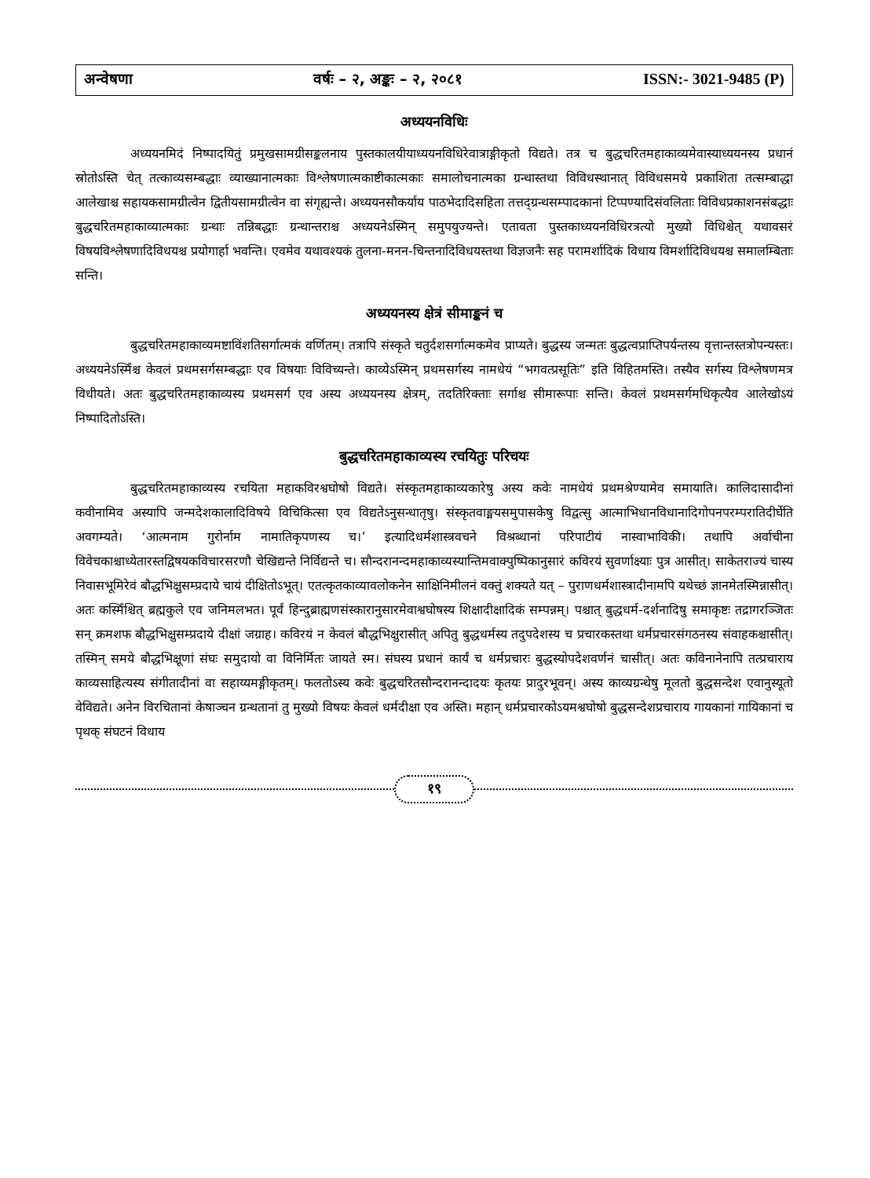अन्वेषणा वर्षः – २, अङ्कः – २, २०८१ ISSN:- 3021-9485 (P)
अध्ययनविधिः
अध्ययनमिदं निष्पादयितुं प्रमुखसामग्रीसङ्कलनाय पुस्तकालयीयाध्ययनविधिरेवात्राङ्गीकृतो विद्यते। तत्र च बुद्धचरितमहाकाव्यमेवास्याध्ययनस्य प्रधानं स्रोतोऽस्ति चेत् तत्काव्यसम्बद्धाः व्याख्यानात्मकाः विश्लेषणात्मकाष्टीकात्मकाः समालोचनात्मका ग्रन्थास्तथा विविधस्थानात् विविधसमये प्रकाशिता तत्सम्बाद्धा आलेखाश्च सहायकसामग्रीत्वेन द्वितीयसामग्रीत्वेन वा संगृह्यन्ते। अध्ययनसौकर्याय पाठभेदादिसहिता तत्तद्ग्रन्थसम्पादकानां टिप्पण्यादिसंवलिताः विविधप्रकाशनसंबद्धाः बुद्धचरितमहाकाव्यात्मकाः ग्रन्थाः तन्निबद्धाः ग्रन्थान्तराश्च अध्ययनेऽस्मिन् समुपयुज्यन्ते। एतावता पुस्तकाध्ययनविधिरत्रत्यो मुख्यो विधिश्चेत् यथावसरं विषयविश्लेषणादिविधयश्च प्रयोगार्हा भवन्ति। एवमेव यथावश्यकं तुलना-मनन-चिन्तनादिविधयस्तथा विज्ञजनैः सह परामर्शादिकं विधाय विमर्शादिविधयश्च समालम्बिताः सन्ति।
अध्ययनस्य क्षेत्रं सीमाङ्कनं च
बुद्धचरितमहाकाव्यमष्टाविंशतिसर्गात्मकं वर्णितम्। तत्रापि संस्कृते चतुर्दशसर्गात्मकमेव प्राप्यते। बुद्धस्य जन्मतः बुद्धत्वप्राप्तिपर्यन्तस्य वृत्तान्तस्तत्रोपन्यस्तः। अध्ययनेऽस्मिँश्च केवलं प्रथमसर्गसम्बद्धाः एव विषयाः विविच्यन्ते। काव्येऽस्मिन् प्रथमसर्गस्य नामधेयं “भगवत्प्रसूतिः” इति विहितमस्ति। तस्यैव सर्गस्य विश्लेषणमत्र विधीयते। अतः बुद्धचरितमहाकाव्यस्य प्रथमसर्ग एव अस्य अध्ययनस्य क्षेत्रम्, तदतिरिक्ताः सर्गाश्च सीमारूपाः सन्ति। केवलं प्रथमसर्गमधिकृत्यैव आलेखोऽयं निष्पादितोऽस्ति।
बुद्धचरितमहाकाव्यस्य रचयितुः परिचयः
बुद्धचरितमहाकाव्यस्य रचयिता महाकविरश्वघोषो विद्यते। संस्कृतमहाकाव्यकारेषु अस्य कवेः नामधेयं प्रथमश्रेण्यामेव समायाति। कालिदासादीनां कवीनामिव अस्यापि जन्मदेशकालादिविषये विचिकित्सा एव विद्यतेऽनुसन्धातृषु। संस्कृतवाङ्मयसमुपासकेषु विद्वत्सु आत्माभिधानविधानादिगोपनपरम्परातिदीर्घेति अवगम्यते। ‘आत्मनाम गुरोर्नाम नामातिकृपणस्य च।’ इत्यादिधर्मशास्त्रवचने विश्रब्धानां परिपाटीयं नास्वाभाविकी। तथापि अर्वाचीना विवेचकाश्चाध्येतारस्तद्विषयकविचारसरणौ चेखिद्यन्ते निर्विद्यन्ते च। सौन्दरानन्दमहाकाव्यस्यान्तिमवाक्पुष्पिकानुसारं कविरयं सुवर्णाक्ष्याः पुत्र आसीत्। साकेतराज्यं चास्य निवासभूमिरेवं बौद्धभिक्षुसम्प्रदाये चायं दीक्षितोऽभूत्। एतत्कृतकाव्यावलोकनेन साक्षिनिमीलनं वक्तुं शक्यते यत् – पुराणधर्मशास्त्रादीनामपि यथेच्छं ज्ञानमेतस्मिन्नासीत्। अतः कस्मिँश्चित् ब्रह्मकुले एव जनिमलभत। पूर्वं हिन्दुब्राह्मणसंस्कारानुसारमेवाश्वघोषस्य शिक्षादीक्षादिकं सम्पन्नम्। पश्चात् बुद्धधर्म-दर्शनादिषु समाकृष्टः तद्रागरञ्जितः सन् क्रमशफ बौद्धभिक्षुसम्प्रदाये दीक्षां जग्राह। कविरयं न केवलं बौद्धभिक्षुरासीत् अपितु बुद्धधर्मस्य तदुपदेशस्य च प्रचारकस्तथा धर्मप्रचारसंगठनस्य संवाहकश्चासीत्। तस्मिन् समये बौद्धभिक्षूणां संघः समुदायो वा विनिर्मितः जायते स्म। संघस्य प्रधानं कार्यं च धर्मप्रचारः बुद्धस्योपदेशवर्णनं चासीत्। अतः कविनानेनापि तत्प्रचाराय काव्यसाहित्यस्य संगीतादीनां वा सहाय्यमङ्गीकृतम्। फलतोऽस्य कवेः बुद्धचरितसौन्दरानन्दादयः कृतयः प्रादुरभूवन्। अस्य काव्यग्रन्थेषु मूलतो बुद्धसन्देश एवानुस्यूतो वेविद्यते। अनेन विरचितानां केषाञ्चन ग्रन्थतानां तु मुख्यो विषयः केवलं धर्मदीक्षा एव अस्ति। महान् धर्मप्रचारकोऽयमश्वघोषो बुद्धसन्देशप्रचाराय गायकानां गायिकानां च पृथक् संघटनं विधाय
१९